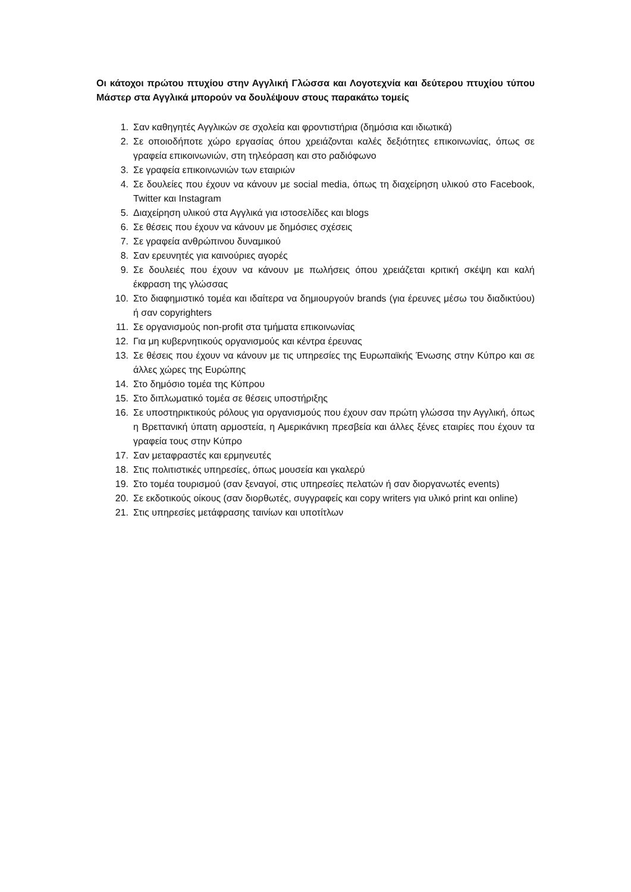Οι κάτοχοι πρώτου πτυχίου στην Αγγλική Γλώσσα και Λογοτεχνία και δεύτερου πτυχίου τύπου Μάστερ στα Αγγλικά μπορούν να δουλέψουν στους παρακάτω τομείς
1. Σαν καθηγητές Αγγλικών σε σχολεία και φροντιστήρια (δημόσια και ιδιωτικά)
2. Σε οποιοδήποτε χώρο εργασίας όπου χρειάζονται καλές δεξιότητες επικοινωνίας, όπως σε γραφεία επικοινωνιών, στη τηλεόραση και στο ραδιόφωνο
3. Σε γραφεία επικοινωνιών των εταιριών
4. Σε δουλείες που έχουν να κάνουν με social media, όπως τη διαχείρηση υλικού στο Facebook, Twitter και Instagram
5. Διαχείρηση υλικού στα Αγγλικά για ιστοσελίδες και blogs
6. Σε θέσεις που έχουν να κάνουν με δημόσιες σχέσεις
7. Σε γραφεία ανθρώπινου δυναμικού
8. Σαν ερευνητές για καινούριες αγορές
9. Σε δουλειές που έχουν να κάνουν με πωλήσεις όπου χρειάζεται κριτική σκέψη και καλή έκφραση της γλώσσας
10. Στο διαφημιστικό τομέα και ιδαίτερα να δημιουργούν brands (για έρευνες μέσω του διαδικτύου) ή σαν copyrighters
11. Σε οργανισμούς non-profit στα τμήματα επικοινωνίας
12. Για μη κυβερνητικούς οργανισμούς και κέντρα έρευνας
13. Σε θέσεις που έχουν να κάνουν με τις υπηρεσίες της Ευρωπαϊκής Ένωσης στην Κύπρο και σε άλλες χώρες της Ευρώπης
14. Στο δημόσιο τομέα της Κύπρου
15. Στο διπλωματικό τομέα σε θέσεις υποστήριξης
16. Σε υποστηρικτικούς ρόλους για οργανισμούς που έχουν σαν πρώτη γλώσσα την Αγγλική, όπως η Βρεττανική ύπατη αρμοστεία, η Αμερικάνικη πρεσβεία και άλλες ξένες εταιρίες που έχουν τα γραφεία τους στην Κύπρο
17. Σαν μεταφραστές και ερμηνευτές
18. Στις πολιτιστικές υπηρεσίες, όπως μουσεία και γκαλερύ
19. Στο τομέα τουρισμού (σαν ξεναγοί, στις υπηρεσίες πελατών ή σαν διοργανωτές events)
20. Σε εκδοτικούς οίκους (σαν διορθωτές, συγγραφείς και copy writers για υλικό print και online)
21. Στις υπηρεσίες μετάφρασης ταινίων και υποτίτλων